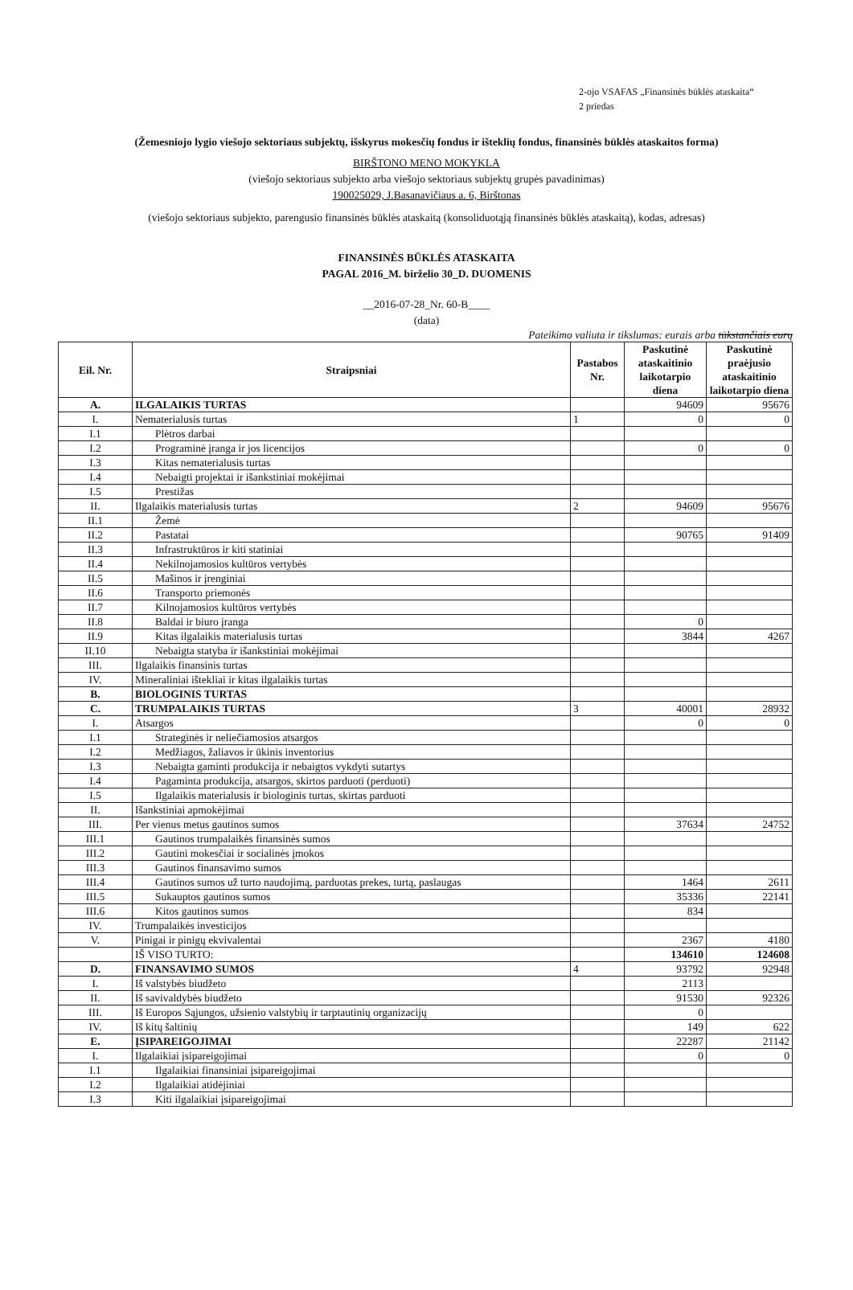2-ojo VSAFAS „Finansinės būklės ataskaita“
2 priedas
(Žemesniojo lygio viešojo sektoriaus subjektų, išskyrus mokesčių fondus ir išteklių fondus, finansinės būklės ataskaitos forma)
BIRŠTONO MENO MOKYKLA
(viešojo sektoriaus subjekto arba viešojo sektoriaus subjektų grupės pavadinimas)
190025029, J.Basanavičiaus a. 6, Birštonas
(viešojo sektoriaus subjekto, parengusio finansinės būklės ataskaitą (konsoliduotąją finansinės būklės ataskaitą), kodas, adresas)
FINANSINĖS BŪKLĖS ATASKAITA
PAGAL 2016_M. birželio 30_D. DUOMENIS
__2016-07-28_Nr. 60-B____
(data)
Pateikimo valiuta ir tikslumas: eurais arba tūkstančiais eurų
| Eil. Nr. | Straipsniai | Pastabos Nr. | Paskutinė ataskaitinio laikotarpio diena | Paskutinė praėjusio ataskaitinio laikotarpio diena |
| --- | --- | --- | --- | --- |
| A. | ILGALAIKIS TURTAS | | 94609 | 95676 |
| I. | Nematerialusis turtas | 1 | 0 | 0 |
| I.1 | Plėtros darbai | | | |
| I.2 | Programinė įranga ir jos licencijos | | 0 | 0 |
| I.3 | Kitas nematerialusis turtas | | | |
| I.4 | Nebaigti projektai ir išankstiniai mokėjimai | | | |
| I.5 | Prestižas | | | |
| II. | Ilgalaikis materialusis turtas | 2 | 94609 | 95676 |
| II.1 | Žemė | | | |
| II.2 | Pastatai | | 90765 | 91409 |
| II.3 | Infrastruktūros ir kiti statiniai | | | |
| II.4 | Nekilnojamosios kultūros vertybės | | | |
| II.5 | Mašinos ir įrenginiai | | | |
| II.6 | Transporto priemonės | | | |
| II.7 | Kilnojamosios kultūros vertybės | | | |
| II.8 | Baldai ir biuro įranga | | 0 | |
| II.9 | Kitas ilgalaikis materialusis turtas | | 3844 | 4267 |
| II.10 | Nebaigta statyba ir išankstiniai mokėjimai | | | |
| III. | Ilgalaikis finansinis turtas | | | |
| IV. | Mineraliniai ištekliai ir kitas ilgalaikis turtas | | | |
| B. | BIOLOGINIS TURTAS | | | |
| C. | TRUMPALAIKIS TURTAS | 3 | 40001 | 28932 |
| I. | Atsargos | | 0 | 0 |
| I.1 | Strateginės ir neliečiamosios atsargos | | | |
| I.2 | Medžiagos, žaliavos ir ūkinis inventorius | | | |
| I.3 | Nebaigta gaminti produkcija ir nebaigtos vykdyti sutartys | | | |
| I.4 | Pagaminta produkcija, atsargos, skirtos parduoti (perduoti) | | | |
| I.5 | Ilgalaikis materialusis ir biologinis turtas, skirtas parduoti | | | |
| II. | Išankstiniai apmokėjimai | | | |
| III. | Per vienus metus gautinos sumos | | 37634 | 24752 |
| III.1 | Gautinos trumpalaikės finansinės sumos | | | |
| III.2 | Gautini mokesčiai ir socialinės įmokos | | | |
| III.3 | Gautinos finansavimo sumos | | | |
| III.4 | Gautinos sumos už turto naudojimą, parduotas prekes, turtą, paslaugas | | 1464 | 2611 |
| III.5 | Sukauptos gautinos sumos | | 35336 | 22141 |
| III.6 | Kitos gautinos sumos | | 834 | |
| IV. | Trumpalaikės investicijos | | | |
| V. | Pinigai ir pinigų ekvivalentai | | 2367 | 4180 |
| | IŠ VISO TURTO: | | 134610 | 124608 |
| D. | FINANSAVIMO SUMOS | 4 | 93792 | 92948 |
| I. | Iš valstybės biudžeto | | 2113 | |
| II. | Iš savivaldybės biudžeto | | 91530 | 92326 |
| III. | Iš Europos Sąjungos, užsienio valstybių ir tarptautinių organizacijų | | 0 | |
| IV. | Iš kitų šaltinių | | 149 | 622 |
| E. | ĮSIPAREIGOJIMAI | | 22287 | 21142 |
| I. | Ilgalaikiai įsipareigojimai | | 0 | 0 |
| I.1 | Ilgalaikiai finansiniai įsipareigojimai | | | |
| I.2 | Ilgalaikiai atidėjiniai | | | |
| I.3 | Kiti ilgalaikiai įsipareigojimai | | | |